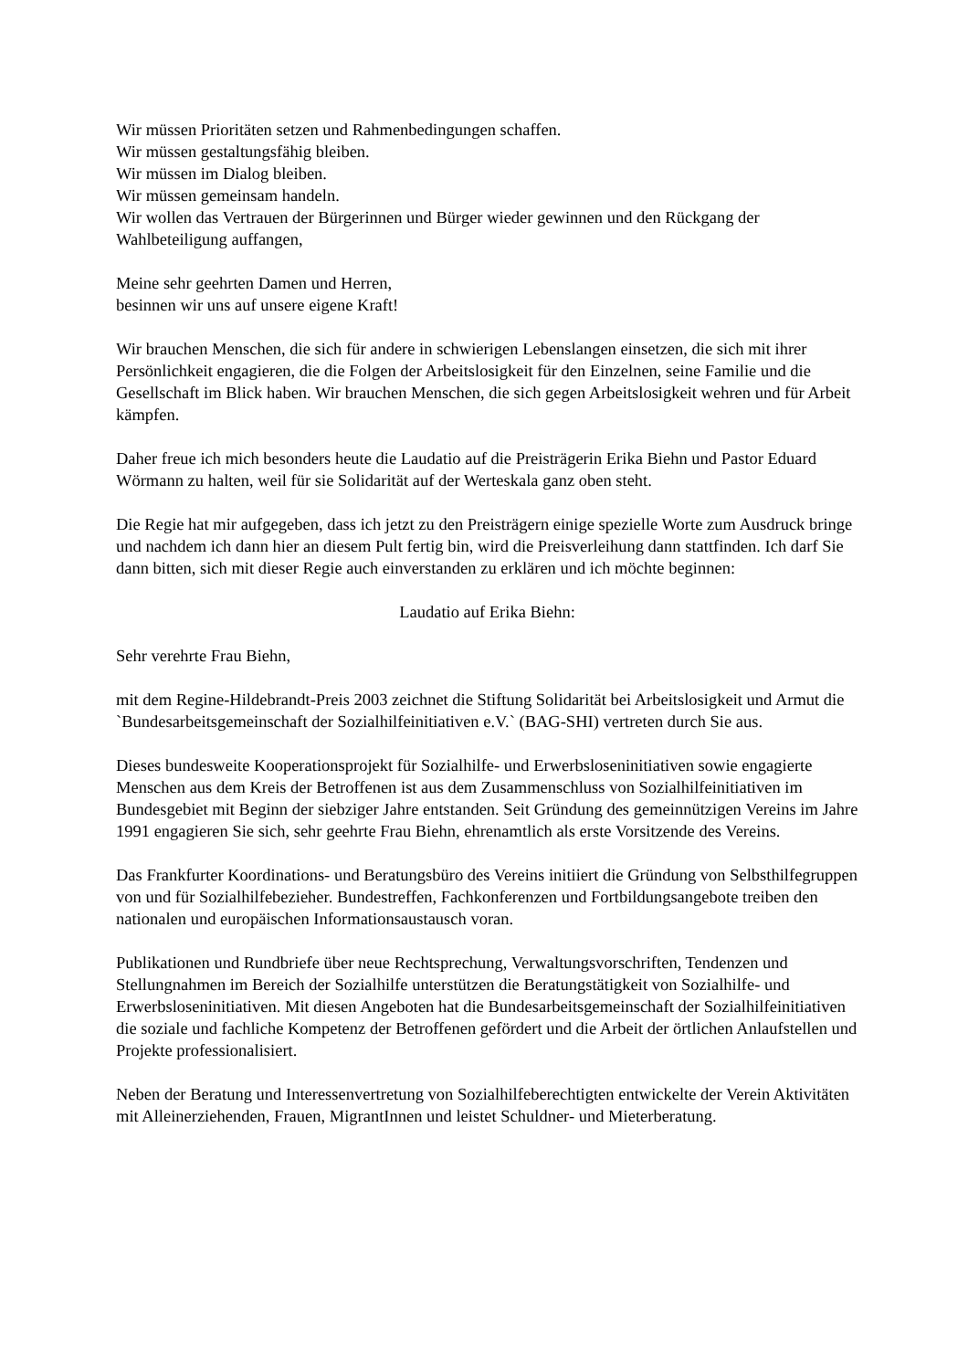Wir müssen Prioritäten setzen und Rahmenbedingungen schaffen.
Wir müssen gestaltungsfähig bleiben.
Wir müssen im Dialog bleiben.
Wir müssen gemeinsam handeln.
Wir wollen das Vertrauen der Bürgerinnen und Bürger wieder gewinnen und den Rückgang der Wahlbeteiligung auffangen,
Meine sehr geehrten Damen und Herren,
besinnen wir uns auf unsere eigene Kraft!
Wir brauchen Menschen, die sich für andere in schwierigen Lebenslangen einsetzen, die sich mit ihrer Persönlichkeit engagieren, die die Folgen der Arbeitslosigkeit für den Einzelnen, seine Familie und die Gesellschaft im Blick haben. Wir brauchen Menschen, die sich gegen Arbeitslosigkeit wehren und für Arbeit kämpfen.
Daher freue ich mich besonders heute die Laudatio auf die Preisträgerin Erika Biehn und Pastor Eduard Wörmann zu halten, weil für sie Solidarität auf der Werteskala ganz oben steht.
Die Regie hat mir aufgegeben, dass ich jetzt zu den Preisträgern einige spezielle Worte zum Ausdruck bringe und nachdem ich dann hier an diesem Pult fertig bin, wird die Preisverleihung dann stattfinden. Ich darf Sie dann bitten, sich mit dieser Regie auch einverstanden zu erklären und ich möchte beginnen:
Laudatio auf Erika Biehn:
Sehr verehrte Frau Biehn,
mit dem Regine-Hildebrandt-Preis 2003 zeichnet die Stiftung Solidarität bei Arbeitslosigkeit und Armut die `Bundesarbeitsgemeinschaft der Sozialhilfeinitiativen e.V.` (BAG-SHI) vertreten durch Sie aus.
Dieses bundesweite Kooperationsprojekt für Sozialhilfe- und Erwerbsloseninitiativen sowie engagierte Menschen aus dem Kreis der Betroffenen ist aus dem Zusammenschluss von Sozialhilfeinitiativen im Bundesgebiet mit Beginn der siebziger Jahre entstanden. Seit Gründung des gemeinnützigen Vereins im Jahre 1991 engagieren Sie sich, sehr geehrte Frau Biehn, ehrenamtlich als erste Vorsitzende des Vereins.
Das Frankfurter Koordinations- und Beratungsbüro des Vereins initiiert die Gründung von Selbsthilfegruppen von und für Sozialhilfebezieher. Bundestreffen, Fachkonferenzen und Fortbildungsangebote treiben den nationalen und europäischen Informationsaustausch voran.
Publikationen und Rundbriefe über neue Rechtsprechung, Verwaltungsvorschriften, Tendenzen und Stellungnahmen im Bereich der Sozialhilfe unterstützen die Beratungstätigkeit von Sozialhilfe- und Erwerbsloseninitiativen. Mit diesen Angeboten hat die Bundesarbeitsgemeinschaft der Sozialhilfeinitiativen die soziale und fachliche Kompetenz der Betroffenen gefördert und die Arbeit der örtlichen Anlaufstellen und Projekte professionalisiert.
Neben der Beratung und Interessenvertretung von Sozialhilfeberechtigten entwickelte der Verein Aktivitäten mit Alleinerziehenden, Frauen, MigrantInnen und leistet Schuldner- und Mieterberatung.